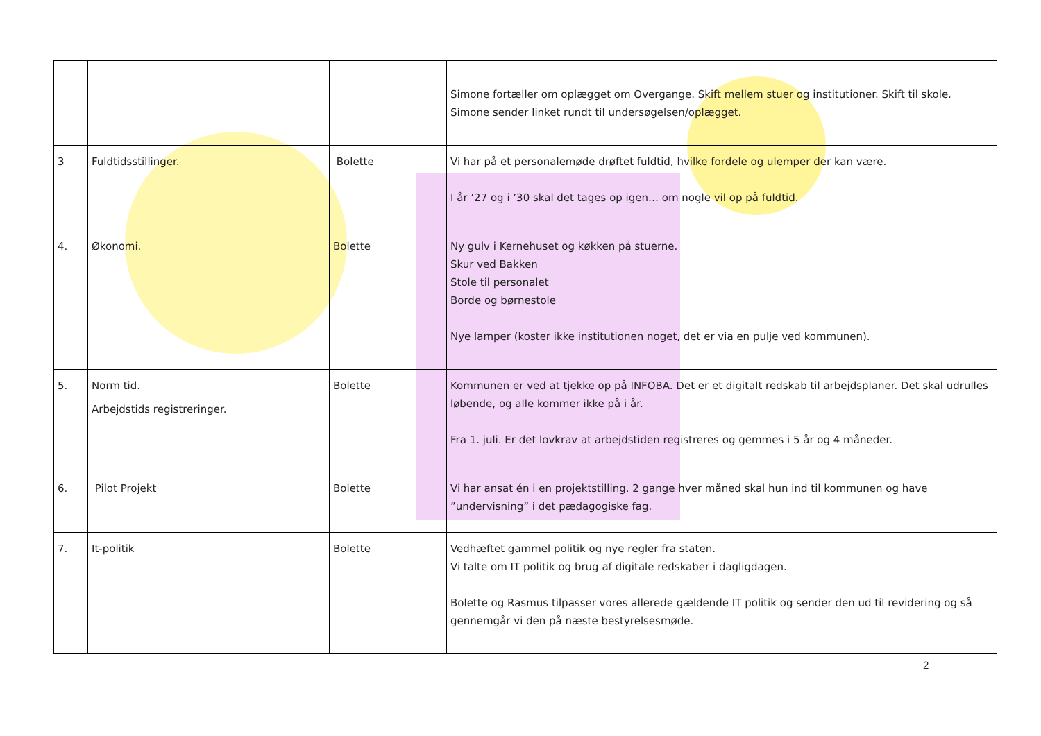| | | | Simone fortæller om oplægget om Overgange. Skift mellem stuer og institutioner. Skift til skole. Simone sender linket rundt til undersøgelsen/oplægget. |
| 3 | Fuldtidsstillinger. | Bolette | Vi har på et personalemøde drøftet fuldtid, hvilke fordele og ulemper der kan være. I år ’27 og i ’30 skal det tages op igen… om nogle vil op på fuldtid. |
| 4. | Økonomi. | Bolette | Ny gulv i Kernehuset og køkken på stuerne. Skur ved Bakken Stole til personalet Borde og børnestole Nye lamper (koster ikke institutionen noget, det er via en pulje ved kommunen). |
| 5. | Norm tid. Arbejdstids registreringer. | Bolette | Kommunen er ved at tjekke op på INFOBA. Det er et digitalt redskab til arbejdsplaner. Det skal udrulles løbende, og alle kommer ikke på i år. Fra 1. juli. Er det lovkrav at arbejdstiden registreres og gemmes i 5 år og 4 måneder. |
| 6. | Pilot Projekt | Bolette | Vi har ansat én i en projektstilling. 2 gange hver måned skal hun ind til kommunen og have ”undervisning” i det pædagogiske fag. |
| 7. | It-politik | Bolette | Vedhæftet gammel politik og nye regler fra staten. Vi talte om IT politik og brug af digitale redskaber i dagligdagen. Bolette og Rasmus tilpasser vores allerede gældende IT politik og sender den ud til revidering og så gennemgår vi den på næste bestyrelsesmøde. |
2